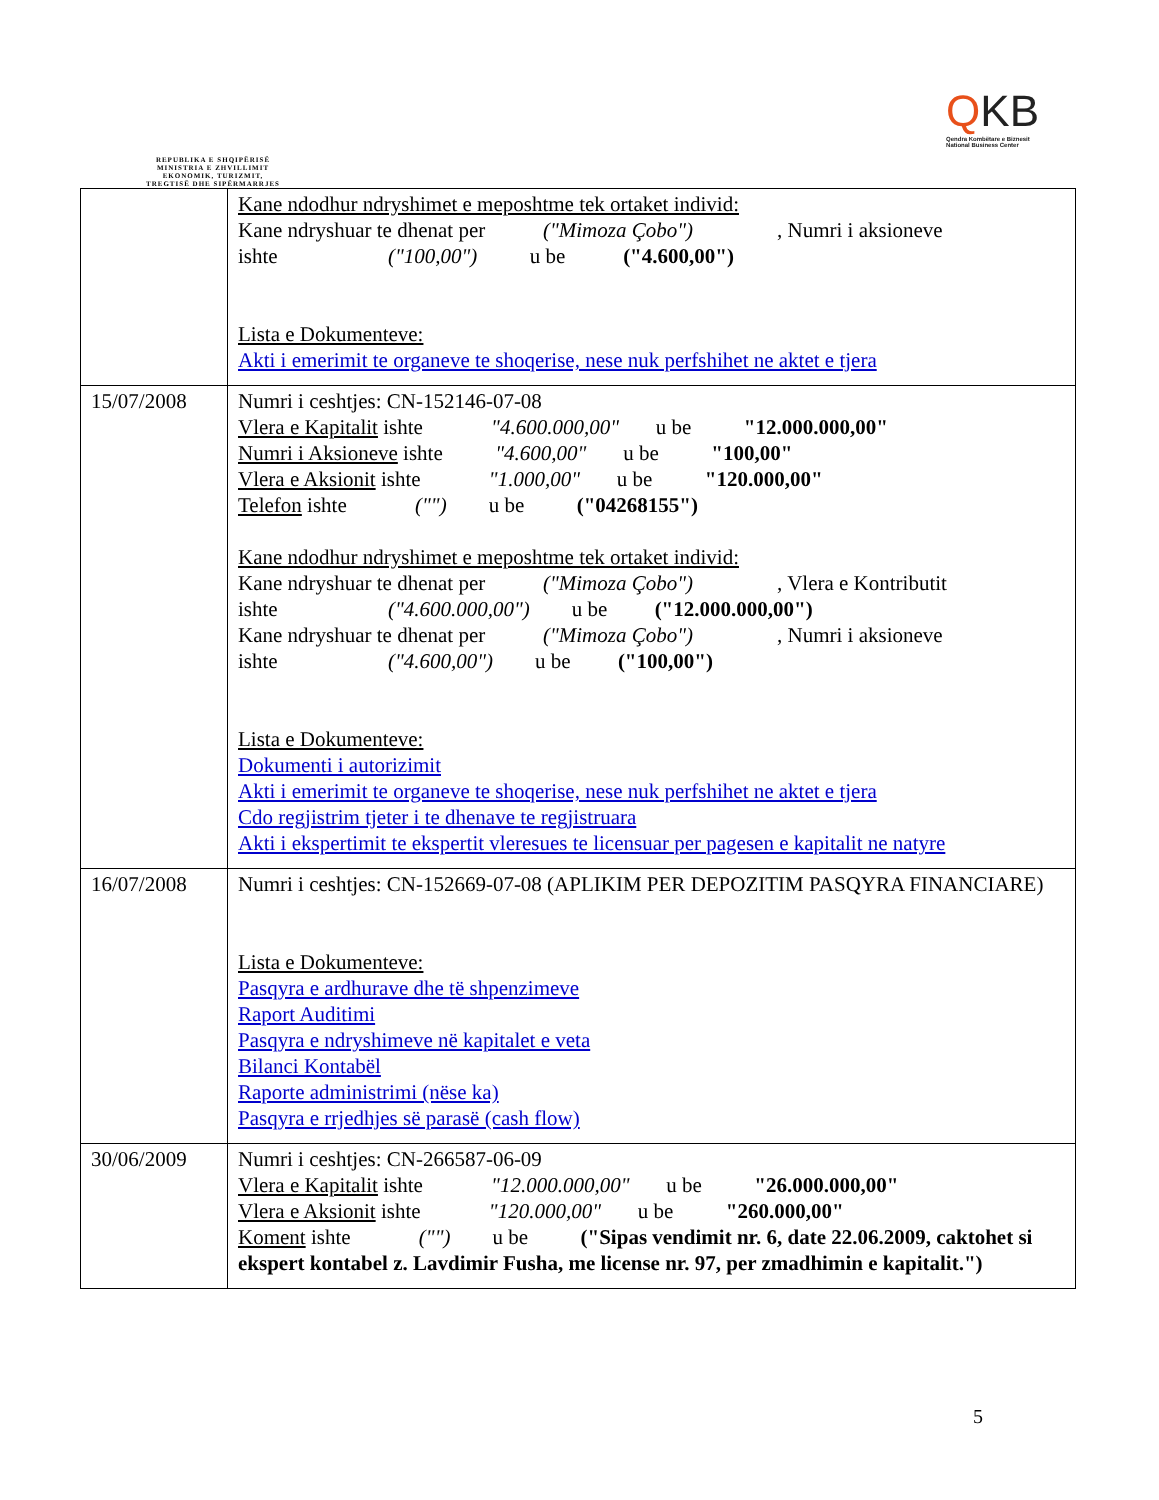REPUBLIKA E SHQIPËRISË
MINISTRIA E ZHVILLIMIT
EKONOMIK, TURIZMIT,
TREGTISË DHE SIPËRMARRJES
QKB
Qendra Kombëtare e Biznesit
National Business Center
| | Kane ndodhur ndryshimet e meposhtme tek ortaket individ: Kane ndryshuar te dhenat per ("Mimoza Çobo") , Numri i aksioneve ishte ("100,00") u be ("4.600,00") Lista e Dokumenteve: Akti i emerimit te organeve te shoqerise, nese nuk perfshihet ne aktet e tjera |
| 15/07/2008 | Numri i ceshtjes: CN-152146-07-08 Vlera e Kapitalit ishte "4.600.000,00" u be "12.000.000,00" Numri i Aksioneve ishte "4.600,00" u be "100,00" Vlera e Aksionit ishte "1.000,00" u be "120.000,00" Telefon ishte ("") u be ("04268155") Kane ndodhur ndryshimet e meposhtme tek ortaket individ: Kane ndryshuar te dhenat per ("Mimoza Çobo") , Vlera e Kontributit ishte ("4.600.000,00") u be ("12.000.000,00") Kane ndryshuar te dhenat per ("Mimoza Çobo") , Numri i aksioneve ishte ("4.600,00") u be ("100,00") Lista e Dokumenteve: Dokumenti i autorizimit Akti i emerimit te organeve te shoqerise, nese nuk perfshihet ne aktet e tjera Cdo regjistrim tjeter i te dhenave te regjistruara Akti i ekspertimit te ekspertit vleresues te licensuar per pagesen e kapitalit ne natyre |
| 16/07/2008 | Numri i ceshtjes: CN-152669-07-08 (APLIKIM PER DEPOZITIM PASQYRA FINANCIARE) Lista e Dokumenteve: Pasqyra e ardhurave dhe të shpenzimeve Raport Auditimi Pasqyra e ndryshimeve në kapitalet e veta Bilanci Kontabël Raporte administrimi (nëse ka) Pasqyra e rrjedhjes së parasë (cash flow) |
| 30/06/2009 | Numri i ceshtjes: CN-266587-06-09 Vlera e Kapitalit ishte "12.000.000,00" u be "26.000.000,00" Vlera e Aksionit ishte "120.000,00" u be "260.000,00" Koment ishte ("") u be ("Sipas vendimit nr. 6, date 22.06.2009, caktohet si ekspert kontabel z. Lavdimir Fusha, me license nr. 97, per zmadhimin e kapitalit.") |
5